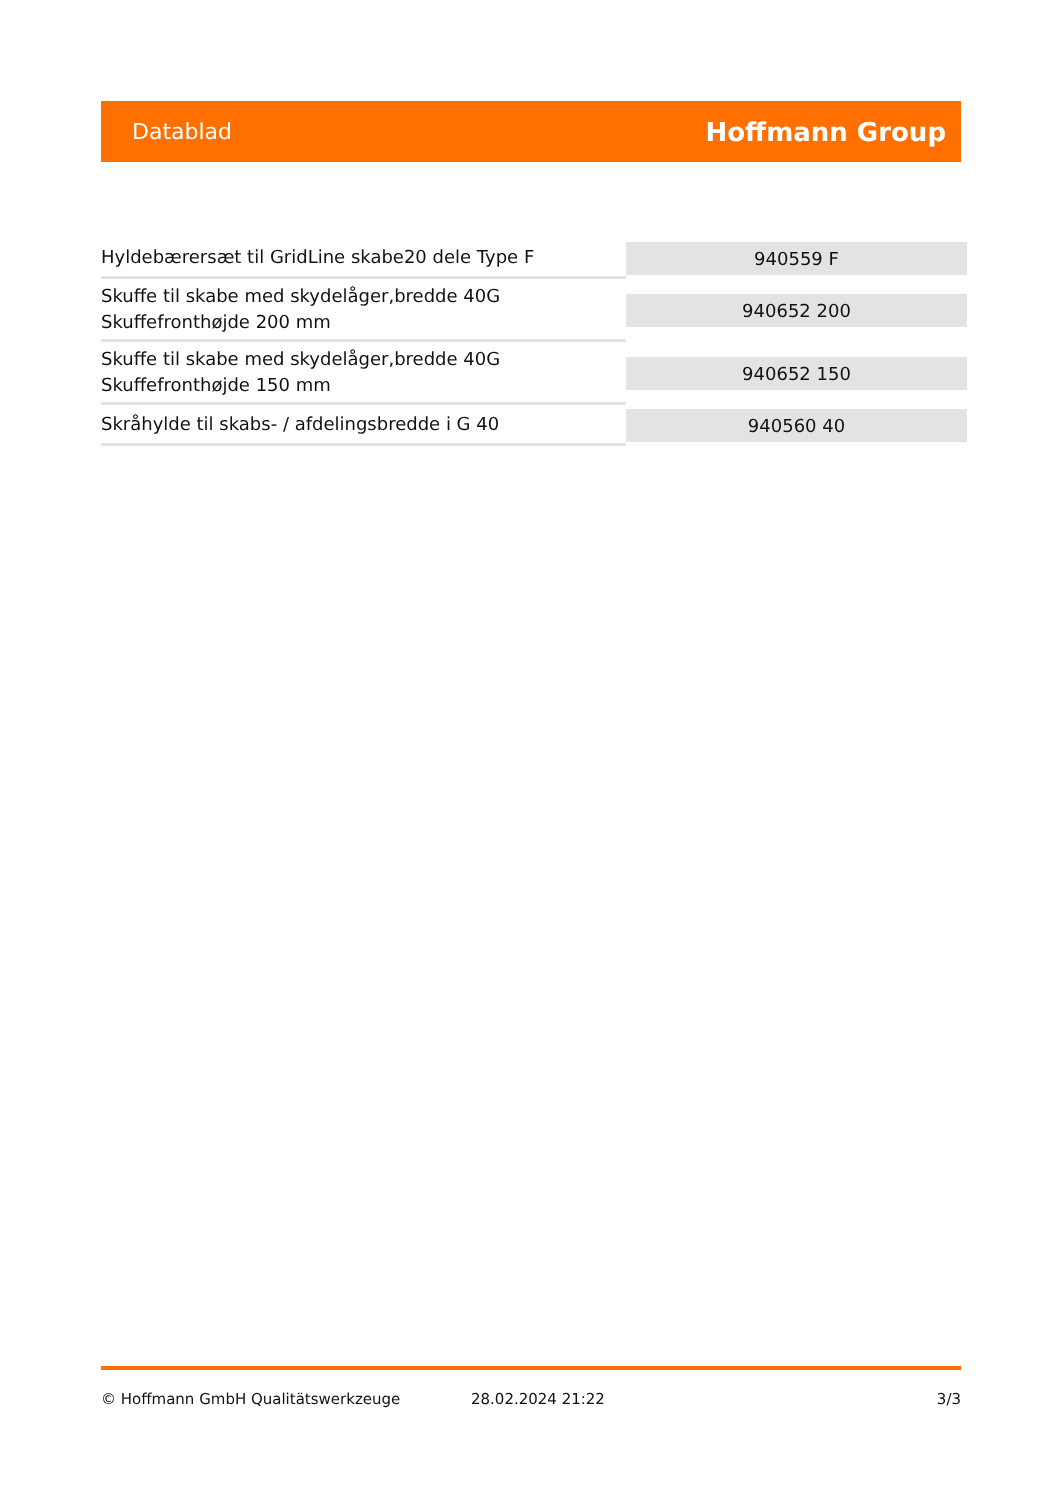Datablad Hoffmann Group
| Hyldebærersæt til GridLine skabe20 dele Type F | 940559 F |
| Skuffe til skabe med skydelåger,bredde 40G Skuffefronthøjde 200 mm | 940652 200 |
| Skuffe til skabe med skydelåger,bredde 40G Skuffefronthøjde 150 mm | 940652 150 |
| Skråhylde til skabs- / afdelingsbredde i G 40 | 940560 40 |
© Hoffmann GmbH Qualitätswerkzeuge 28.02.2024 21:22 3/3